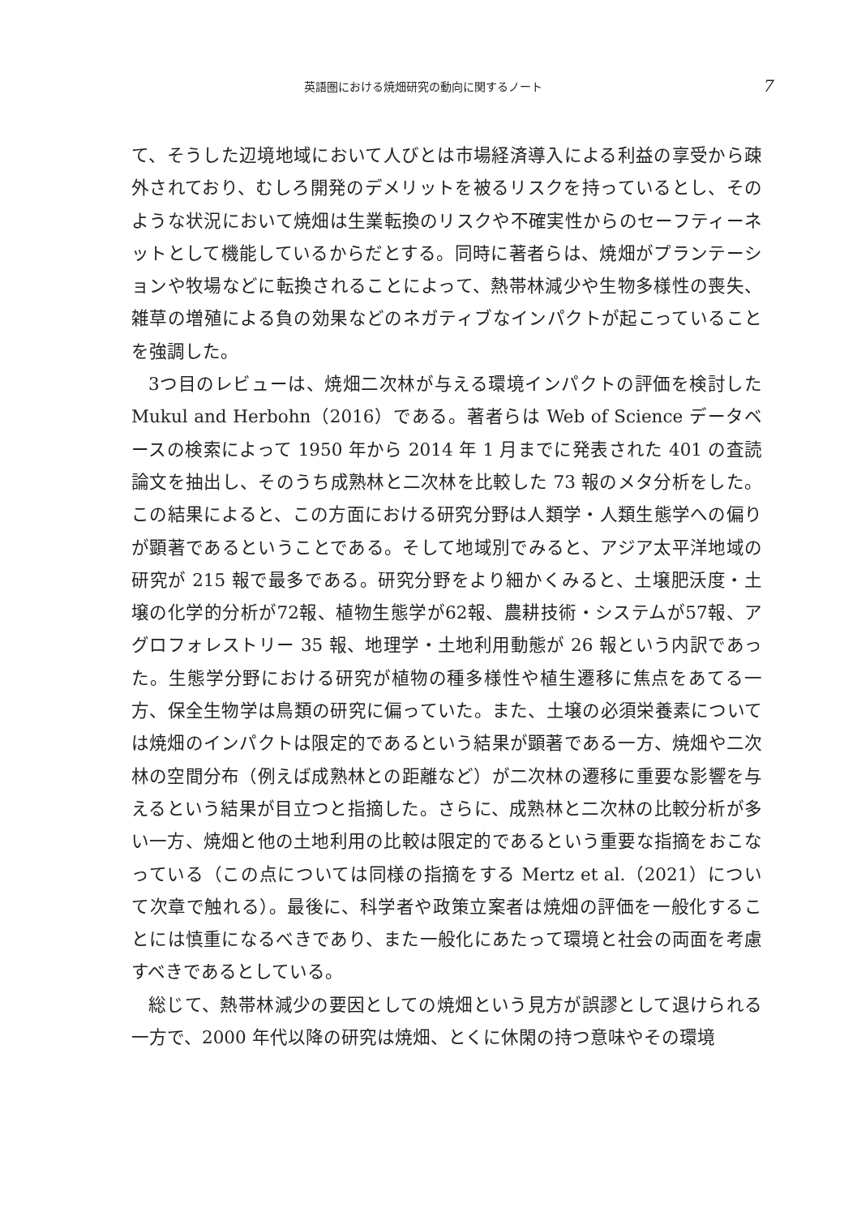英語圏における焼畑研究の動向に関するノート 7
て、そうした辺境地域において人びとは市場経済導入による利益の享受から疎外されており、むしろ開発のデメリットを被るリスクを持っているとし、そのような状況において焼畑は生業転換のリスクや不確実性からのセーフティーネットとして機能しているからだとする。同時に著者らは、焼畑がプランテーションや牧場などに転換されることによって、熱帯林減少や生物多様性の喪失、雑草の増殖による負の効果などのネガティブなインパクトが起こっていることを強調した。
3つ目のレビューは、焼畑二次林が与える環境インパクトの評価を検討した Mukul and Herbohn（2016）である。著者らは Web of Science データベースの検索によって 1950 年から 2014 年 1 月までに発表された 401 の査読論文を抽出し、そのうち成熟林と二次林を比較した 73 報のメタ分析をした。この結果によると、この方面における研究分野は人類学・人類生態学への偏りが顕著であるということである。そして地域別でみると、アジア太平洋地域の研究が 215 報で最多である。研究分野をより細かくみると、土壌肥沃度・土壌の化学的分析が72報、植物生態学が62報、農耕技術・システムが57報、アグロフォレストリー 35 報、地理学・土地利用動態が 26 報という内訳であった。生態学分野における研究が植物の種多様性や植生遷移に焦点をあてる一方、保全生物学は鳥類の研究に偏っていた。また、土壌の必須栄養素については焼畑のインパクトは限定的であるという結果が顕著である一方、焼畑や二次林の空間分布（例えば成熟林との距離など）が二次林の遷移に重要な影響を与えるという結果が目立つと指摘した。さらに、成熟林と二次林の比較分析が多い一方、焼畑と他の土地利用の比較は限定的であるという重要な指摘をおこなっている（この点については同様の指摘をする Mertz et al.（2021）について次章で触れる）。最後に、科学者や政策立案者は焼畑の評価を一般化することには慎重になるべきであり、また一般化にあたって環境と社会の両面を考慮すべきであるとしている。
総じて、熱帯林減少の要因としての焼畑という見方が誤謬として退けられる一方で、2000 年代以降の研究は焼畑、とくに休閑の持つ意味やその環境